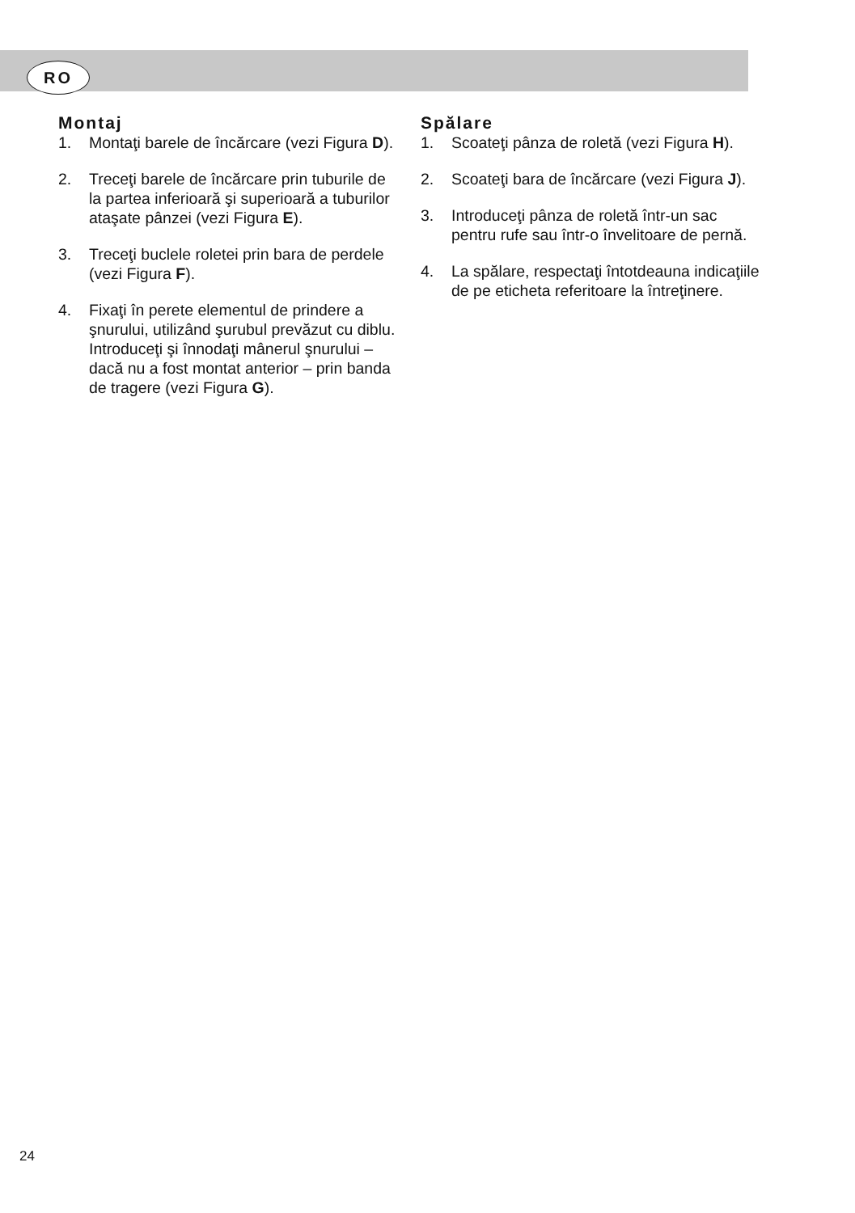RO
Montaj
1. Montaţi barele de încărcare (vezi Figura D).
2. Treceţi barele de încărcare prin tuburile de la partea inferioară şi superioară a tuburilor ataşate pânzei (vezi Figura E).
3. Treceţi buclele roletei prin bara de perdele (vezi Figura F).
4. Fixaţi în perete elementul de prindere a şnurului, utilizând şurubul prevăzut cu diblu. Introduceţi şi înnodaţi mânerul şnurului – dacă nu a fost montat anterior – prin banda de tragere (vezi Figura G).
Spălare
1. Scoateţi pânza de roletă (vezi Figura H).
2. Scoateţi bara de încărcare (vezi Figura J).
3. Introduceţi pânza de roletă într-un sac pentru rufe sau într-o învelitoare de pernă.
4. La spălare, respectaţi întotdeauna indicaţiile de pe eticheta referitoare la întreţinere.
24